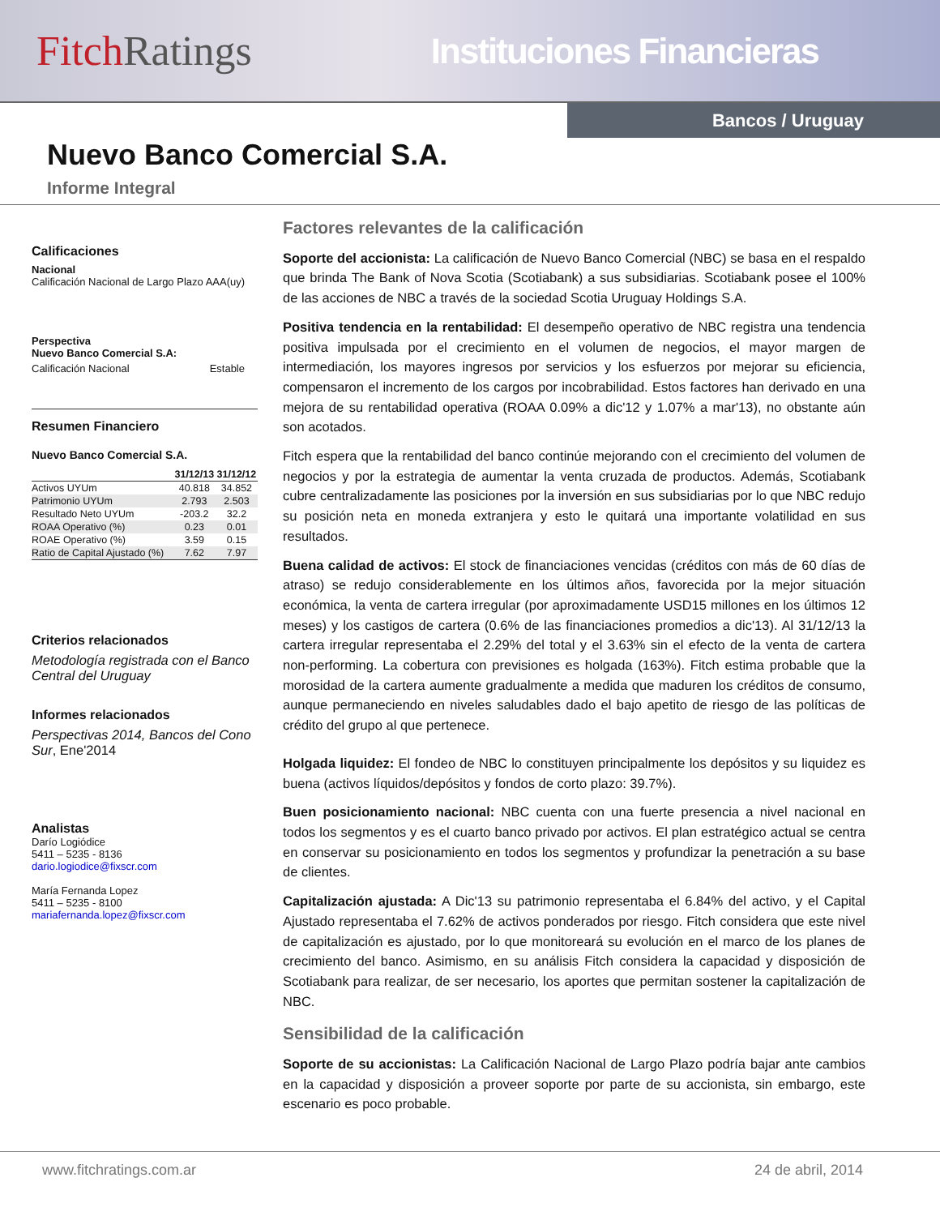Fitch Ratings
Instituciones Financieras
Bancos / Uruguay
Nuevo Banco Comercial S.A.
Informe Integral
Calificaciones
Nacional
Calificación Nacional de Largo Plazo AAA(uy)
Perspectiva
Nuevo Banco Comercial S.A:
Calificación Nacional Estable
Resumen Financiero
Nuevo Banco Comercial S.A.
| | 31/12/13 | 31/12/12 |
| --- | --- | --- |
| Activos UYUm | 40.818 | 34.852 |
| Patrimonio UYUm | 2.793 | 2.503 |
| Resultado Neto UYUm | -203.2 | 32.2 |
| ROAA Operativo (%) | 0.23 | 0.01 |
| ROAE Operativo (%) | 3.59 | 0.15 |
| Ratio de Capital Ajustado (%) | 7.62 | 7.97 |
Criterios relacionados
Metodología registrada con el Banco Central del Uruguay
Informes relacionados
Perspectivas 2014, Bancos del Cono Sur, Ene'2014
Analistas
Darío Logiódice
5411 – 5235 - 8136
dario.logiodice@fixscr.com
María Fernanda Lopez
5411 – 5235 - 8100
mariafernanda.lopez@fixscr.com
Factores relevantes de la calificación
Soporte del accionista: La calificación de Nuevo Banco Comercial (NBC) se basa en el respaldo que brinda The Bank of Nova Scotia (Scotiabank) a sus subsidiarias. Scotiabank posee el 100% de las acciones de NBC a través de la sociedad Scotia Uruguay Holdings S.A.
Positiva tendencia en la rentabilidad: El desempeño operativo de NBC registra una tendencia positiva impulsada por el crecimiento en el volumen de negocios, el mayor margen de intermediación, los mayores ingresos por servicios y los esfuerzos por mejorar su eficiencia, compensaron el incremento de los cargos por incobrabilidad. Estos factores han derivado en una mejora de su rentabilidad operativa (ROAA 0.09% a dic'12 y 1.07% a mar'13), no obstante aún son acotados.
Fitch espera que la rentabilidad del banco continúe mejorando con el crecimiento del volumen de negocios y por la estrategia de aumentar la venta cruzada de productos. Además, Scotiabank cubre centralizadamente las posiciones por la inversión en sus subsidiarias por lo que NBC redujo su posición neta en moneda extranjera y esto le quitará una importante volatilidad en sus resultados.
Buena calidad de activos: El stock de financiaciones vencidas (créditos con más de 60 días de atraso) se redujo considerablemente en los últimos años, favorecida por la mejor situación económica, la venta de cartera irregular (por aproximadamente USD15 millones en los últimos 12 meses) y los castigos de cartera (0.6% de las financiaciones promedios a dic'13). Al 31/12/13 la cartera irregular representaba el 2.29% del total y el 3.63% sin el efecto de la venta de cartera non-performing. La cobertura con previsiones es holgada (163%). Fitch estima probable que la morosidad de la cartera aumente gradualmente a medida que maduren los créditos de consumo, aunque permaneciendo en niveles saludables dado el bajo apetito de riesgo de las políticas de crédito del grupo al que pertenece.
Holgada liquidez: El fondeo de NBC lo constituyen principalmente los depósitos y su liquidez es buena (activos líquidos/depósitos y fondos de corto plazo: 39.7%).
Buen posicionamiento nacional: NBC cuenta con una fuerte presencia a nivel nacional en todos los segmentos y es el cuarto banco privado por activos. El plan estratégico actual se centra en conservar su posicionamiento en todos los segmentos y profundizar la penetración a su base de clientes.
Capitalización ajustada: A Dic'13 su patrimonio representaba el 6.84% del activo, y el Capital Ajustado representaba el 7.62% de activos ponderados por riesgo. Fitch considera que este nivel de capitalización es ajustado, por lo que monitoreará su evolución en el marco de los planes de crecimiento del banco. Asimismo, en su análisis Fitch considera la capacidad y disposición de Scotiabank para realizar, de ser necesario, los aportes que permitan sostener la capitalización de NBC.
Sensibilidad de la calificación
Soporte de su accionistas: La Calificación Nacional de Largo Plazo podría bajar ante cambios en la capacidad y disposición a proveer soporte por parte de su accionista, sin embargo, este escenario es poco probable.
www.fitchratings.com.ar 24 de abril, 2014